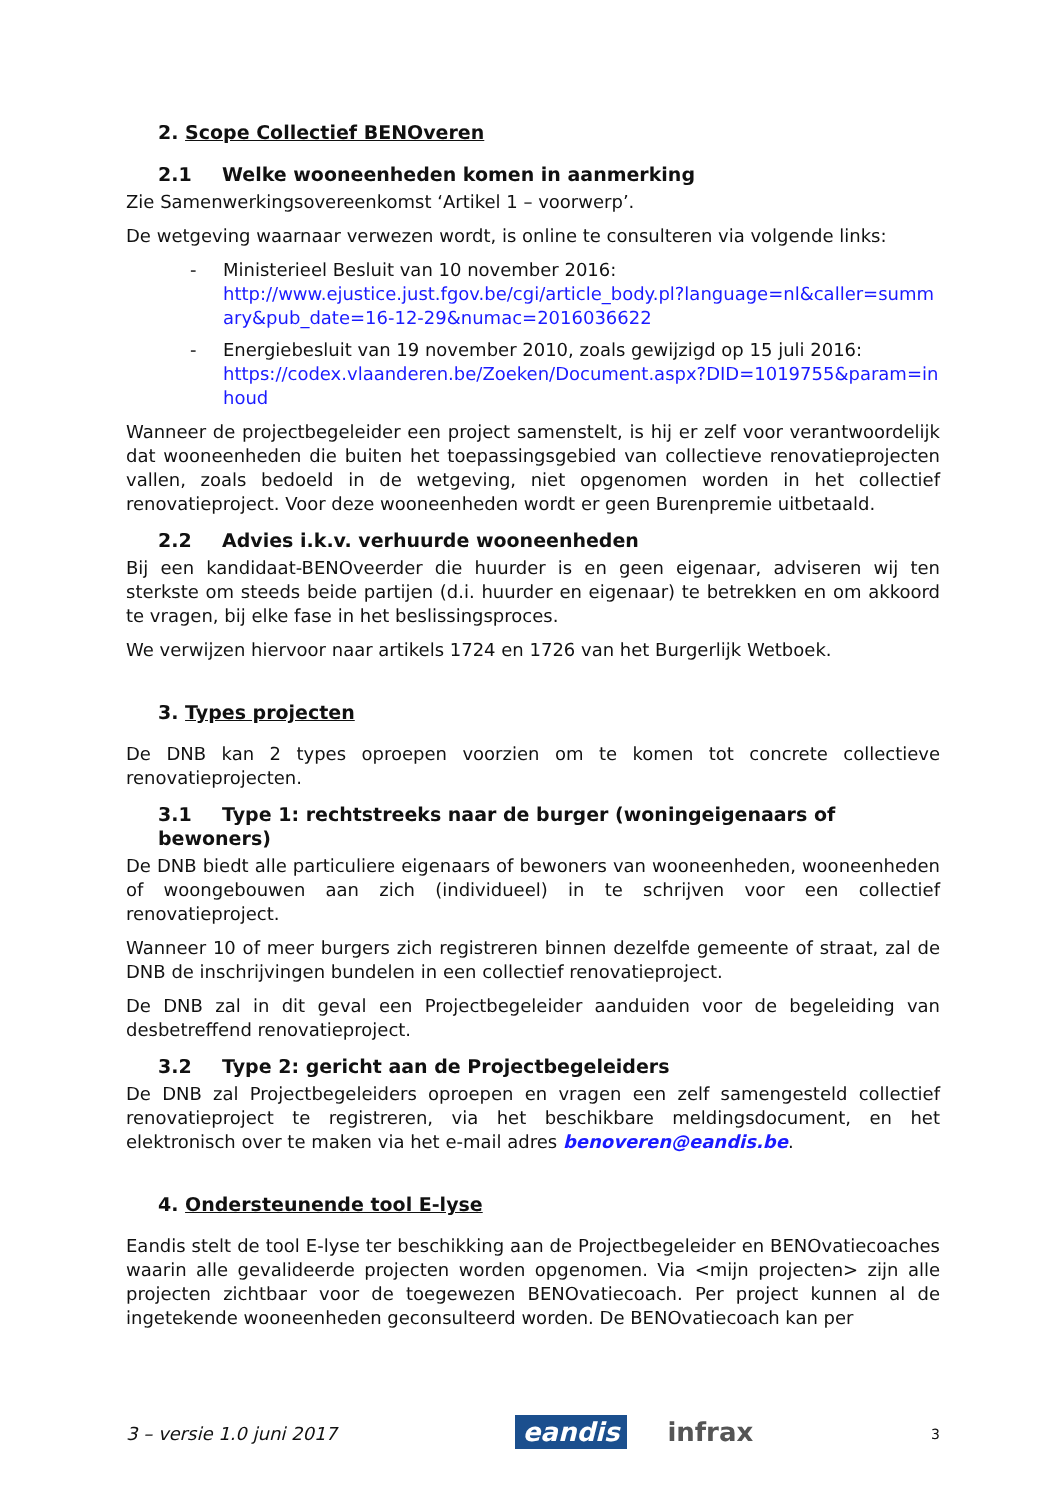2. Scope Collectief BENOveren
2.1 Welke wooneenheden komen in aanmerking
Zie Samenwerkingsovereenkomst ‘Artikel 1 – voorwerp’.
De wetgeving waarnaar verwezen wordt, is online te consulteren via volgende links:
- Ministerieel Besluit van 10 november 2016:
http://www.ejustice.just.fgov.be/cgi/article_body.pl?language=nl&caller=summary&pub_date=16-12-29&numac=2016036622
- Energiebesluit van 19 november 2010, zoals gewijzigd op 15 juli 2016:
https://codex.vlaanderen.be/Zoeken/Document.aspx?DID=1019755&param=inhoud
Wanneer de projectbegeleider een project samenstelt, is hij er zelf voor verantwoordelijk dat wooneenheden die buiten het toepassingsgebied van collectieve renovatieprojecten vallen, zoals bedoeld in de wetgeving, niet opgenomen worden in het collectief renovatieproject. Voor deze wooneenheden wordt er geen Burenpremie uitbetaald.
2.2 Advies i.k.v. verhuurde wooneenheden
Bij een kandidaat-BENOveerder die huurder is en geen eigenaar, adviseren wij ten sterkste om steeds beide partijen (d.i. huurder en eigenaar) te betrekken en om akkoord te vragen, bij elke fase in het beslissingsproces.
We verwijzen hiervoor naar artikels 1724 en 1726 van het Burgerlijk Wetboek.
3. Types projecten
De DNB kan 2 types oproepen voorzien om te komen tot concrete collectieve renovatieprojecten.
3.1 Type 1: rechtstreeks naar de burger (woningeigenaars of bewoners)
De DNB biedt alle particuliere eigenaars of bewoners van wooneenheden, wooneenheden of woongebouwen aan zich (individueel) in te schrijven voor een collectief renovatieproject.
Wanneer 10 of meer burgers zich registreren binnen dezelfde gemeente of straat, zal de DNB de inschrijvingen bundelen in een collectief renovatieproject.
De DNB zal in dit geval een Projectbegeleider aanduiden voor de begeleiding van desbetreffend renovatieproject.
3.2 Type 2: gericht aan de Projectbegeleiders
De DNB zal Projectbegeleiders oproepen en vragen een zelf samengesteld collectief renovatieproject te registreren, via het beschikbare meldingsdocument, en het elektronisch over te maken via het e-mail adres benoveren@eandis.be.
4. Ondersteunende tool E-lyse
Eandis stelt de tool E-lyse ter beschikking aan de Projectbegeleider en BENOvatiecoaches waarin alle gevalideerde projecten worden opgenomen. Via <mijn projecten> zijn alle projecten zichtbaar voor de toegewezen BENOvatiecoach. Per project kunnen al de ingetekende wooneenheden geconsulteerd worden. De BENOvatiecoach kan per
3 – versie 1.0 juni 2017
eandis infrax
3